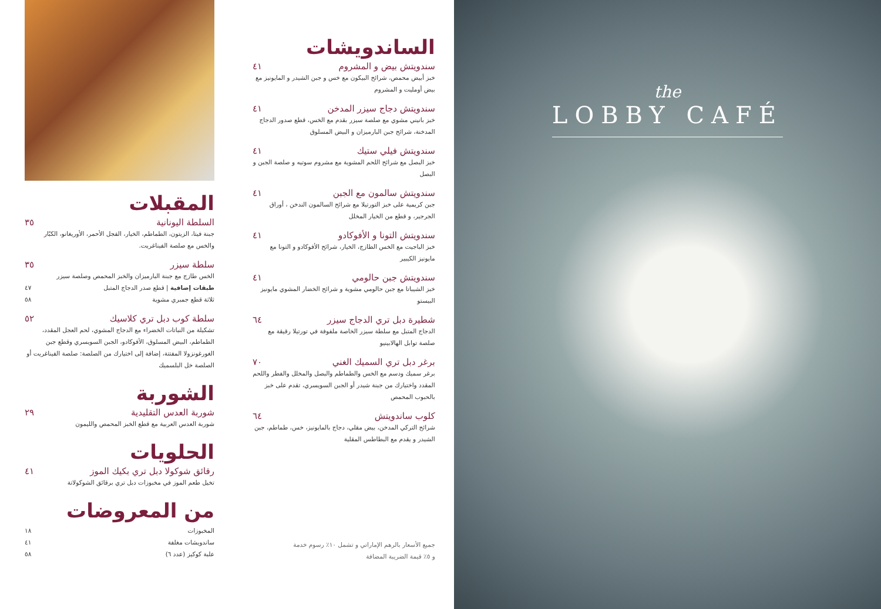المقبلات
السلطة اليونانية ٣٥
جبنة فيتا، الزيتون، الطماطم، الخيار، الفجل الأحمر، الأوريغانو، الكبّار والخس مع صلصة الفيناغريت.
سلطة سيزر ٣٥
الخس طازج مع جبنة البارميزان والخبز المحمص وصلصة سيزر
طبقات إضافية | قطع صدر الدجاج المتبل ٤٧
ثلاثة قطع جمبري مشوية ٥٨
سلطة كوب دبل تري كلاسيك ٥٢
تشكيلة من النباتات الخضراء مع الدجاج المشوي، لحم العجل المقدد، الطماطم، البيض المسلوق، الأفوكادو، الجبن السويسري وقطع جبن الغورغونزولا المفتتة، إضافة إلى اختيارك من الصلصة: صلصة الفيناغريت أو الصلصة خل البلسميك
الشوربة
شوربة العدس التقليدية ٢٩
شوربة العدس العربية مع قطع الخبز المحمص والليمون
الحلويات
رقائق شوكولا دبل تري بكيك الموز ٤١
تخيل طعم الموز في مخبوزات دبل تري برقائق الشوكولاتة
من المعروضات
المخبوزات ١٨
ساندويشات مغلفة ٤١
علبة كوكيز (عدد ٦) ٥٨
الساندويشات
سندويتش بيض و المشروم ٤١
خبز أبيض محمص، شرائح البيكون مع خس و جبن الشيدر و المايونيز مع بيض أومليت و المشروم
سندويتش دجاج سيزر المدخن ٤١
خبز بانيني مشوي مع صلصة سيزر بقدم مع الخس، قطع صدور الدجاج المدخنة، شرائح جبن البارميزان و البيض المسلوق
سندويتش فيلي ستيك ٤١
خبز البصل مع شرائح اللحم المشوية مع مشروم سوتيه و صلصة الجبن و البصل
سندويتش سالمون مع الجبن ٤١
جبن كريمية على خبز التورتيلا مع شرائح السالمون الندخن ، أوراق الجرجير، و قطع من الخيار المخلل
سندويتش التونا و الأفوكادو ٤١
خبز الباجيت مع الخس الطازج، الخيار، شرائح الأفوكادو و التونا مع مايونيز الكيبير
سندويتش جبن حالومي ٤١
خبز الشيباتا مع جبن حالومي مشوية و شرائح الخضار المشوي مايونيز البيستو
شطيرة دبل تري الدجاج سيزر ٦٤
الدجاج المتبل مع سلطة سيزر الخاصة ملفوفة في تورتيلا رقيقة مع صلصة توابل الهالابينيو
برغر دبل تري السميك الغني ٧٠
برغر سميك ودسم مع الخس والطماطم والبصل والمخلل والفطر واللحم المقدد واختيارك من جبنة شيدر أو الجبن السويسري، تقدم على خبز بالحبوب المحمص
كلوب ساندويتش ٦٤
شرائح التركي المدخن، بيض مقلي، دجاج بالمايونيز، خس، طماطم، جبن الشيدر و يقدم مع البطاطس المقلية
جميع الأسعار بالرهم الإماراتي و تشمل ١٠٪ رسوم خدمة
و ٥٪ قيمة الضريبة المضافة
the
LOBBY CAFÉ